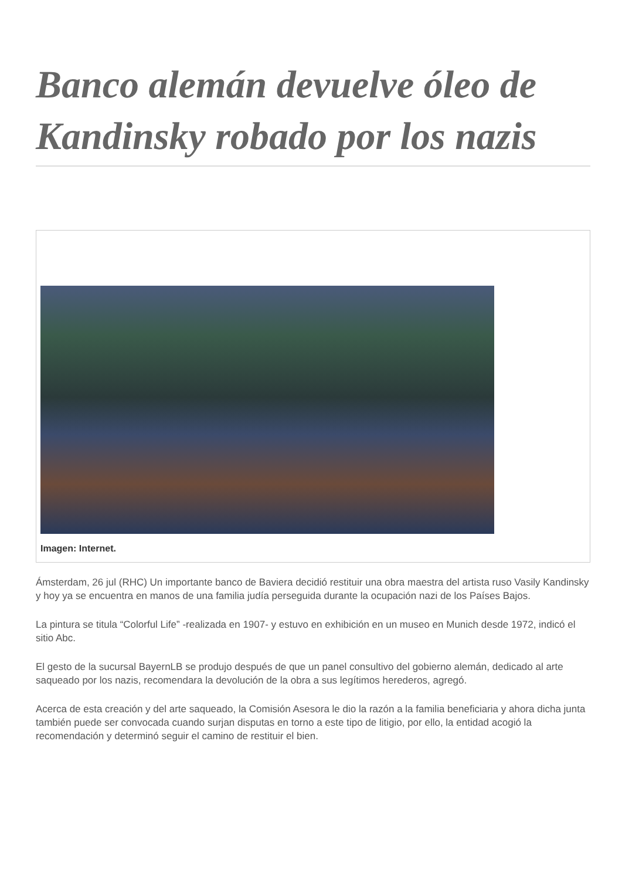Banco alemán devuelve óleo de Kandinsky robado por los nazis
Imagen: Internet.
Ámsterdam, 26 jul (RHC) Un importante banco de Baviera decidió restituir una obra maestra del artista ruso Vasily Kandinsky y hoy ya se encuentra en manos de una familia judía perseguida durante la ocupación nazi de los Países Bajos.
La pintura se titula “Colorful Life” -realizada en 1907- y estuvo en exhibición en un museo en Munich desde 1972, indicó el sitio Abc.
El gesto de la sucursal BayernLB se produjo después de que un panel consultivo del gobierno alemán, dedicado al arte saqueado por los nazis, recomendara la devolución de la obra a sus legítimos herederos, agregó.
Acerca de esta creación y del arte saqueado, la Comisión Asesora le dio la razón a la familia beneficiaria y ahora dicha junta también puede ser convocada cuando surjan disputas en torno a este tipo de litigio, por ello, la entidad acogió la recomendación y determinó seguir el camino de restituir el bien.